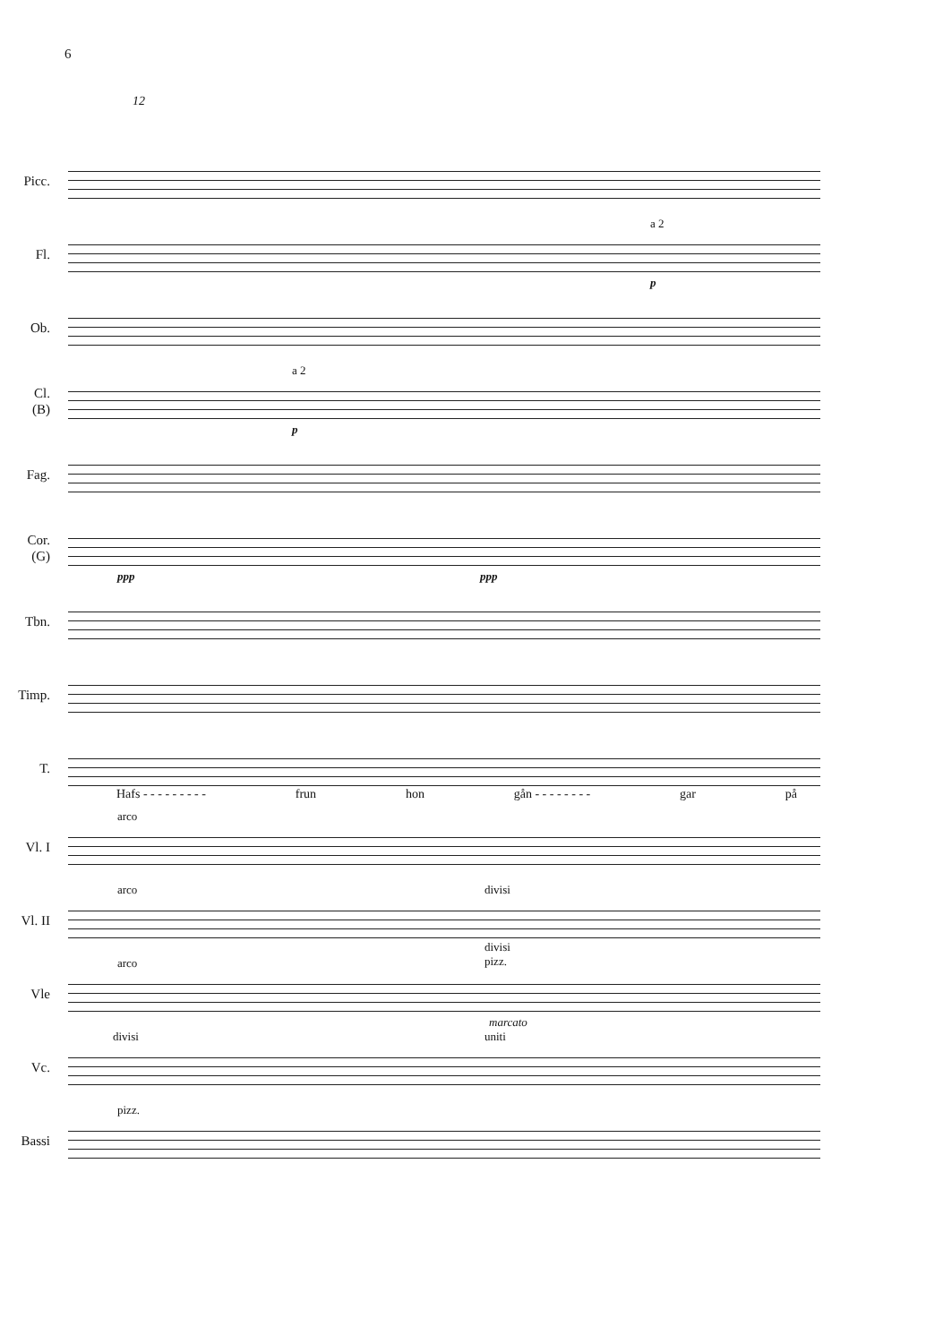6
12
Picc.
Fl.
a 2
p
Ob.
Cl.
(B)
a 2
p
Fag.
Cor.
(G)
ppp ppp
Tbn.
Timp.
T.
Hafs - - - - - - - - - frun hon gån - - - - - - - - gar på
Vl. I
arco
Vl. II
arco divisi
Vle
arco
divisi
pizz.
marcato
Vc.
divisi uniti
Bassi
pizz.